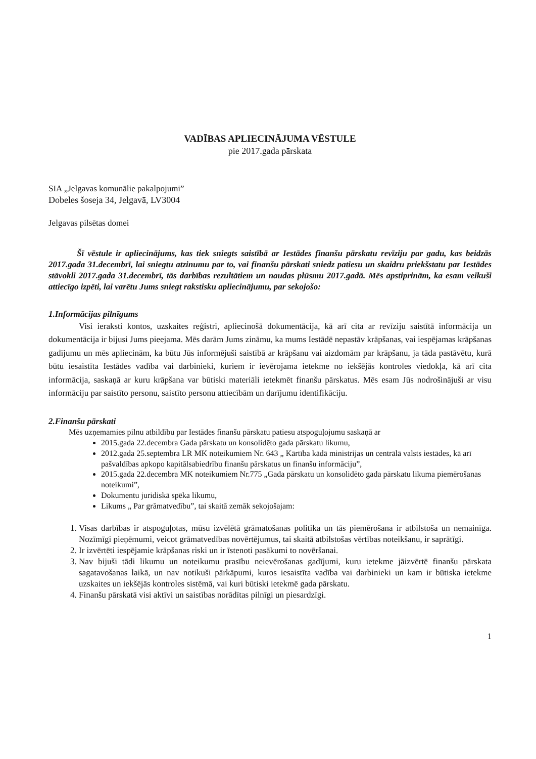VADĪBAS APLIECINĀJUMA VĒSTULE
pie 2017.gada pārskata
SIA „Jelgavas komunālie pakalpojumi”
Dobeles šoseja 34, Jelgavā, LV3004
Jelgavas pilsētas domei
Šī vēstule ir apliecinājums, kas tiek sniegts saistībā ar Iestādes finanšu pārskatu revīziju par gadu, kas beidzās 2017.gada 31.decembrī, lai sniegtu atzinumu par to, vai finanšu pārskati sniedz patiesu un skaidru priekšstatu par Iestādes stāvokli 2017.gada 31.decembrī, tās darbības rezultātiem un naudas plūsmu 2017.gadā. Mēs apstiprinām, ka esam veikuši attiecīgo izpēti, lai varētu Jums sniegt rakstisku apliecinājumu, par sekojošo:
1.Informācijas pilnīgums
Visi ieraksti kontos, uzskaites reģistri, apliecinošā dokumentācija, kā arī cita ar revīziju saistītā informācija un dokumentācija ir bijusi Jums pieejama. Mēs darām Jums zināmu, ka mums Iestādē nepastāv krāpšanas, vai iespējamas krāpšanas gadījumu un mēs apliecinām, ka būtu Jūs informējuši saistībā ar krāpšanu vai aizdomām par krāpšanu, ja tāda pastāvētu, kurā būtu iesaistīta Iestādes vadība vai darbinieki, kuriem ir ievērojama ietekme no iekšējās kontroles viedokļa, kā arī cita informācija, saskaņā ar kuru krāpšana var būtiski materiāli ietekmēt finanšu pārskatus. Mēs esam Jūs nodrošinājuši ar visu informāciju par saistīto personu, saistīto personu attiecībām un darījumu identifikāciju.
2.Finanšu pārskati
Mēs uzņemamies pilnu atbildību par Iestādes finanšu pārskatu patiesu atspoguļojumu saskaņā ar
2015.gada 22.decembra Gada pārskatu un konsolidēto gada pārskatu likumu,
2012.gada 25.septembra LR MK noteikumiem Nr. 643 „ Kārtība kādā ministrijas un centrālā valsts iestādes, kā arī pašvaldības apkopo kapitālsabiedrību finanšu pārskatus un finanšu informāciju”,
2015.gada 22.decembra MK noteikumiem Nr.775 „Gada pārskatu un konsolidēto gada pārskatu likuma piemērošanas noteikumi”,
Dokumentu juridiskā spēka likumu,
Likums „ Par grāmatvedību”, tai skaitā zemāk sekojošajam:
1. Visas darbības ir atspoguļotas, mūsu izvēlētā grāmatošanas politika un tās piemērošana ir atbilstoša un nemainīga. Nozīmīgi pieņēmumi, veicot grāmatvedības novērtējumus, tai skaitā atbilstošas vērtības noteikšanu, ir saprātīgi.
2. Ir izvērtēti iespējamie krāpšanas riski un ir īstenoti pasākumi to novēršanai.
3. Nav bijuši tādi likumu un noteikumu prasību neievērošanas gadījumi, kuru ietekme jāizvērtē finanšu pārskata sagatavošanas laikā, un nav notikuši pārkāpumi, kuros iesaistīta vadība vai darbinieki un kam ir būtiska ietekme uzskaites un iekšējās kontroles sistēmā, vai kuri būtiski ietekmē gada pārskatu.
4. Finanšu pārskatā visi aktīvi un saistības norādītas pilnīgi un piesardzīgi.
1